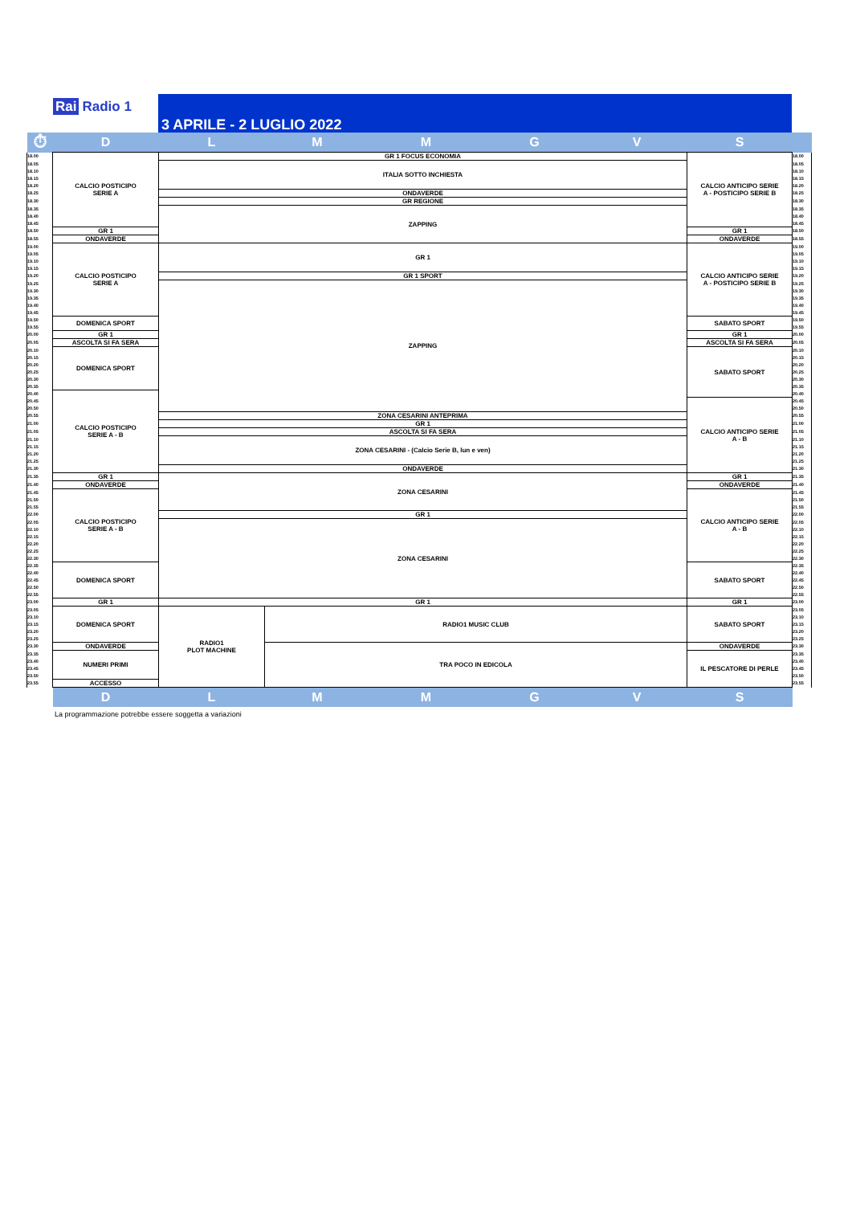Rai Radio 1
3 APRILE - 2 LUGLIO 2022
| ⏱ | D | L | M | M | G | V | S | |
| 18.00 | CALCIO POSTICIPO SERIE A | GR 1 FOCUS ECONOMIA | | | | | CALCIO ANTICIPO SERIE A - POSTICIPO SERIE B | 18.00 |
| 18.05 | | ITALIA SOTTO INCHIESTA | | | | | | 18.05 |
| 18.10 | | | | | | | | 18.10 |
| 18.15 | | | | | | | | 18.15 |
| 18.20 | | | | | | | | 18.20 |
| 18.25 | | ONDAVERDE | | | | | | 18.25 |
| 18.30 | | GR REGIONE | | | | | | 18.30 |
| 18.35 | | ZAPPING | | | | | | 18.35 |
| 18.40 | | | | | | | | 18.40 |
| 18.45 | | | | | | | | 18.45 |
| 18.50 | GR 1 | | | | | | GR 1 | 18.50 |
| 18.55 | ONDAVERDE | | | | | | ONDAVERDE | 18.55 |
| 19.00 | CALCIO POSTICIPO SERIE A | GR 1 | | | | | CALCIO ANTICIPO SERIE A - POSTICIPO SERIE B | 19.00 |
| 19.05 | | | | | | | | 19.05 |
| 19.10 | | | | | | | | 19.10 |
| 19.15 | | | | | | | | 19.15 |
| 19.20 | | GR 1 SPORT | | | | | | 19.20 |
| 19.25 | | ZAPPING | | | | | | 19.25 |
| 19.30 | | | | | | | | 19.30 |
| 19.35 | | | | | | | | 19.35 |
| 19.40 | | | | | | | | 19.40 |
| 19.45 | | | | | | | | 19.45 |
| 19.50 | DOMENICA SPORT | | | | | | SABATO SPORT | 19.50 |
| 19.55 | | | | | | | | 19.55 |
| 20.00 | GR 1 | | | | | | GR 1 | 20.00 |
| 20.05 | ASCOLTA SI FA SERA | | | | | | ASCOLTA SI FA SERA | 20.05 |
| 20.10 | DOMENICA SPORT | | | | | | SABATO SPORT | 20.10 |
| 20.15 | | | | | | | | 20.15 |
| 20.20 | | | | | | | | 20.20 |
| 20.25 | | | | | | | | 20.25 |
| 20.30 | | | | | | | | 20.30 |
| 20.35 | | | | | | | | 20.35 |
| 20.40 | CALCIO POSTICIPO SERIE A - B | | | | | | | 20.40 |
| 20.45 | | | | | | | CALCIO ANTICIPO SERIE A - B | 20.45 |
| 20.50 | | | | | | | | 20.50 |
| 20.55 | | ZONA CESARINI ANTEPRIMA | | | | | | 20.55 |
| 21.00 | | GR 1 | | | | | | 21.00 |
| 21.05 | | ASCOLTA SI FA SERA | | | | | | 21.05 |
| 21.10 | | ZONA CESARINI - (Calcio Serie B, lun e ven) | | | | | | 21.10 |
| 21.15 | | | | | | | | 21.15 |
| 21.20 | | | | | | | | 21.20 |
| 21.25 | | | | | | | | 21.25 |
| 21.30 | | ONDAVERDE | | | | | | 21.30 |
| 21.35 | GR 1 | ZONA CESARINI | | | | | GR 1 | 21.35 |
| 21.40 | ONDAVERDE | | | | | | ONDAVERDE | 21.40 |
| 21.45 | CALCIO POSTICIPO SERIE A - B | | | | | | CALCIO ANTICIPO SERIE A - B | 21.45 |
| 21.50 | | | | | | | | 21.50 |
| 21.55 | | | | | | | | 21.55 |
| 22.00 | | GR 1 | | | | | | 22.00 |
| 22.05 | | ZONA CESARINI | | | | | | 22.05 |
| 22.10 | | | | | | | | 22.10 |
| 22.15 | | | | | | | | 22.15 |
| 22.20 | | | | | | | | 22.20 |
| 22.25 | | | | | | | | 22.25 |
| 22.30 | | | | | | | | 22.30 |
| 22.35 | DOMENICA SPORT | | | | | | SABATO SPORT | 22.35 |
| 22.40 | | | | | | | | 22.40 |
| 22.45 | | | | | | | | 22.45 |
| 22.50 | | | | | | | | 22.50 |
| 22.55 | | | | | | | | 22.55 |
| 23.00 | GR 1 | GR 1 | | | | | GR 1 | 23.00 |
| 23.05 | DOMENICA SPORT | RADIO1 PLOT MACHINE | RADIO1 MUSIC CLUB | | | | SABATO SPORT | 23.05 |
| 23.10 | | | | | | | | 23.10 |
| 23.15 | | | | | | | | 23.15 |
| 23.20 | | | | | | | | 23.20 |
| 23.25 | | | | | | | | 23.25 |
| 23.30 | ONDAVERDE | | TRA POCO IN EDICOLA | | | | ONDAVERDE | 23.30 |
| 23.35 | NUMERI PRIMI | | | | | | IL PESCATORE DI PERLE | 23.35 |
| 23.40 | | | | | | | | 23.40 |
| 23.45 | | | | | | | | 23.45 |
| 23.50 | | | | | | | | 23.50 |
| 23.55 | ACCESSO | | | | | | | 23.55 |
| | D | L | M | M | G | V | S | |
La programmazione potrebbe essere soggetta a variazioni